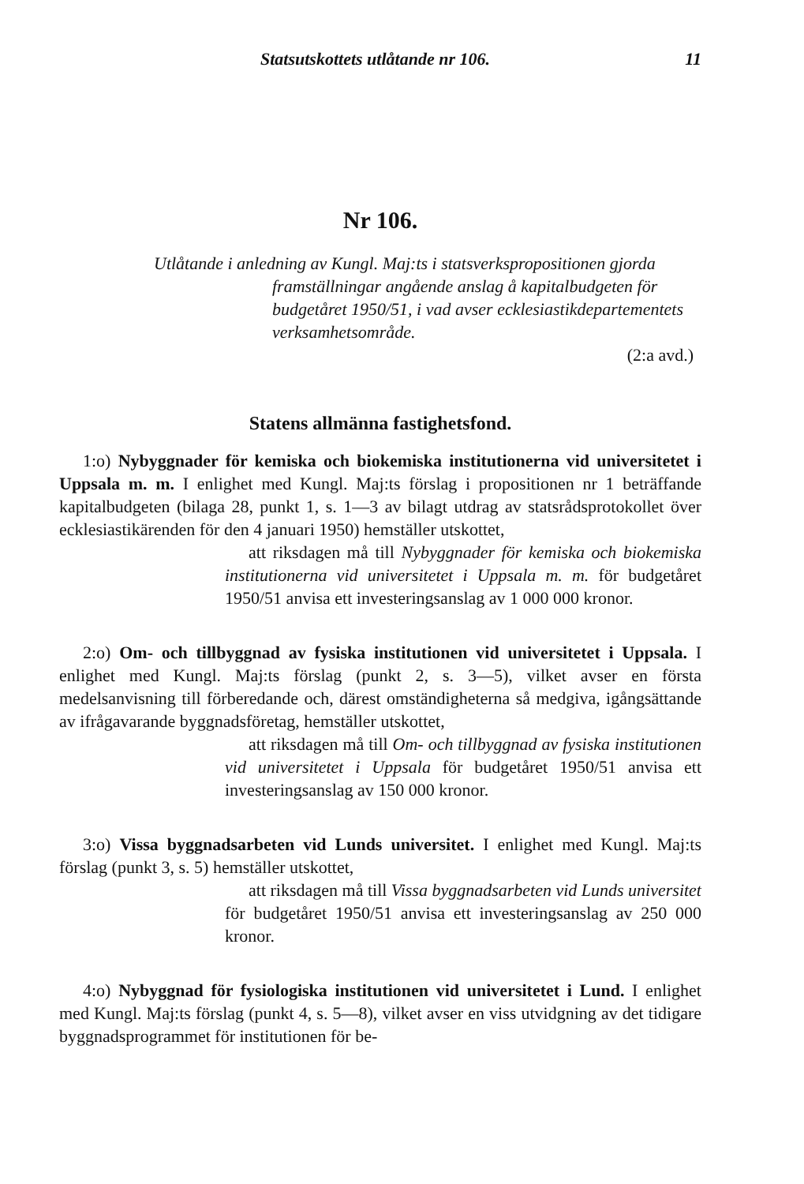Statsutskottets utlåtande nr 106. 11
Nr 106.
Utlåtande i anledning av Kungl. Maj:ts i statsverkspropositionen gjorda framställningar angående anslag å kapitalbudgeten för budgetåret 1950/51, i vad avser ecklesiastikdepartementets verksamhetsområde.
(2:a avd.)
Statens allmänna fastighetsfond.
1:o) Nybyggnader för kemiska och biokemiska institutionerna vid universitetet i Uppsala m. m. I enlighet med Kungl. Maj:ts förslag i propositionen nr 1 beträffande kapitalbudgeten (bilaga 28, punkt 1, s. 1—3 av bilagt utdrag av statsrådsprotokollet över ecklesiastikärenden för den 4 januari 1950) hemställer utskottet,
att riksdagen må till Nybyggnader för kemiska och biokemiska institutionerna vid universitetet i Uppsala m. m. för budgetåret 1950/51 anvisa ett investeringsanslag av 1 000 000 kronor.
2:o) Om- och tillbyggnad av fysiska institutionen vid universitetet i Uppsala. I enlighet med Kungl. Maj:ts förslag (punkt 2, s. 3—5), vilket avser en första medelsanvisning till förberedande och, därest omständigheterna så medgiva, igångsättande av ifrågavarande byggnadsföretag, hemställer utskottet,
att riksdagen må till Om- och tillbyggnad av fysiska institutionen vid universitetet i Uppsala för budgetåret 1950/51 anvisa ett investeringsanslag av 150 000 kronor.
3:o) Vissa byggnadsarbeten vid Lunds universitet. I enlighet med Kungl. Maj:ts förslag (punkt 3, s. 5) hemställer utskottet,
att riksdagen må till Vissa byggnadsarbeten vid Lunds universitet för budgetåret 1950/51 anvisa ett investeringsanslag av 250 000 kronor.
4:o) Nybyggnad för fysiologiska institutionen vid universitetet i Lund. I enlighet med Kungl. Maj:ts förslag (punkt 4, s. 5—8), vilket avser en viss utvidgning av det tidigare byggnadsprogrammet för institutionen för be-